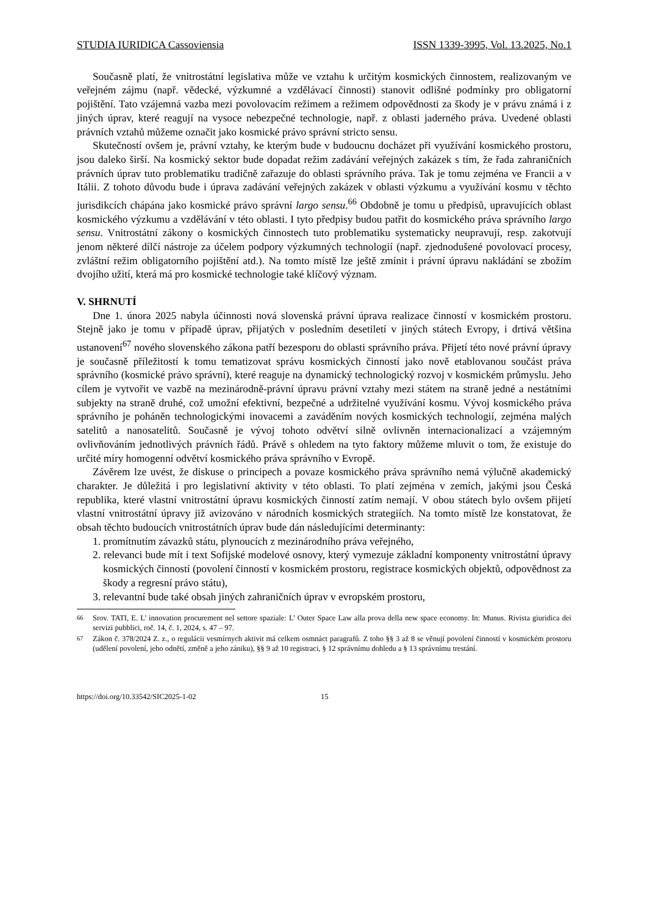STUDIA IURIDICA Cassoviensia ISSN 1339-3995, Vol. 13.2025, No.1
Současně platí, že vnitrostátní legislativa může ve vztahu k určitým kosmických činnostem, realizovaným ve veřejném zájmu (např. vědecké, výzkumné a vzdělávací činnosti) stanovit odlišné podmínky pro obligatorní pojištění. Tato vzájemná vazba mezi povolovacím režimem a režimem odpovědnosti za škody je v právu známá i z jiných úprav, které reagují na vysoce nebezpečné technologie, např. z oblasti jaderného práva. Uvedené oblasti právních vztahů můžeme označit jako kosmické právo správní stricto sensu.
Skutečností ovšem je, právní vztahy, ke kterým bude v budoucnu docházet při využívání kosmického prostoru, jsou daleko širší. Na kosmický sektor bude dopadat režim zadávání veřejných zakázek s tím, že řada zahraničních právních úprav tuto problematiku tradičně zařazuje do oblasti správního práva. Tak je tomu zejména ve Francii a v Itálii. Z tohoto důvodu bude i úprava zadávání veřejných zakázek v oblasti výzkumu a využívání kosmu v těchto jurisdikcích chápána jako kosmické právo správní largo sensu.<sup>66</sup> Obdobně je tomu u předpisů, upravujících oblast kosmického výzkumu a vzdělávání v této oblasti. I tyto předpisy budou patřit do kosmického práva správního largo sensu. Vnitrostátní zákony o kosmických činnostech tuto problematiku systematicky neupravují, resp. zakotvují jenom některé dílčí nástroje za účelem podpory výzkumných technologií (např. zjednodušené povolovací procesy, zvláštní režim obligatorního pojištění atd.). Na tomto místě lze ještě zmínit i právní úpravu nakládání se zbožím dvojího užití, která má pro kosmické technologie také klíčový význam.
V. SHRNUTÍ
Dne 1. února 2025 nabyla účinnosti nová slovenská právní úprava realizace činností v kosmickém prostoru. Stejně jako je tomu v případě úprav, přijatých v posledním desetiletí v jiných státech Evropy, i drtivá většina ustanovení<sup>67</sup> nového slovenského zákona patří bezesporu do oblasti správního práva. Přijetí této nové právní úpravy je současně příležitostí k tomu tematizovat správu kosmických činností jako nově etablovanou součást práva správního (kosmické právo správní), které reaguje na dynamický technologický rozvoj v kosmickém průmyslu. Jeho cílem je vytvořit ve vazbě na mezinárodně-právní úpravu právní vztahy mezi státem na straně jedné a nestátními subjekty na straně druhé, což umožní efektivní, bezpečné a udržitelné využívání kosmu. Vývoj kosmického práva správního je poháněn technologickými inovacemi a zaváděním nových kosmických technologií, zejména malých satelitů a nanosatelitů. Současně je vývoj tohoto odvětví silně ovlivněn internacionalizací a vzájemným ovlivňováním jednotlivých právních řádů. Právě s ohledem na tyto faktory můžeme mluvit o tom, že existuje do určité míry homogenní odvětví kosmického práva správního v Evropě.
Závěrem lze uvést, že diskuse o principech a povaze kosmického práva správního nemá výlučně akademický charakter. Je důležitá i pro legislativní aktivity v této oblasti. To platí zejména v zemích, jakými jsou Česká republika, které vlastní vnitrostátní úpravu kosmických činností zatím nemají. V obou státech bylo ovšem přijetí vlastní vnitrostátní úpravy již avizováno v národních kosmických strategiích. Na tomto místě lze konstatovat, že obsah těchto budoucích vnitrostátních úprav bude dán následujícími determinanty:
1. promítnutím závazků státu, plynoucích z mezinárodního práva veřejného,
2. relevanci bude mít i text Sofijské modelové osnovy, který vymezuje základní komponenty vnitrostátní úpravy kosmických činností (povolení činností v kosmickém prostoru, registrace kosmických objektů, odpovědnost za škody a regresní právo státu),
3. relevantní bude také obsah jiných zahraničních úprav v evropském prostoru,
<sup>66</sup> Srov. TATI, E. L’ innovation procurement nel settore spaziale: L’ Outer Space Law alla prova della new space economy. In: Munus. Rivista giuridica dei servizi pubblici, roč. 14, č. 1, 2024, s. 47 – 97.
<sup>67</sup> Zákon č. 378/2024 Z. z., o regulácii vesmírnych aktivit má celkem osmnáct paragrafů. Z toho §§ 3 až 8 se věnují povolení činností v kosmickém prostoru (udělení povolení, jeho odnětí, změně a jeho zániku), §§ 9 až 10 registraci, § 12 správnímu dohledu a § 13 správnímu trestání.
https://doi.org/10.33542/SIC2025-1-02 15